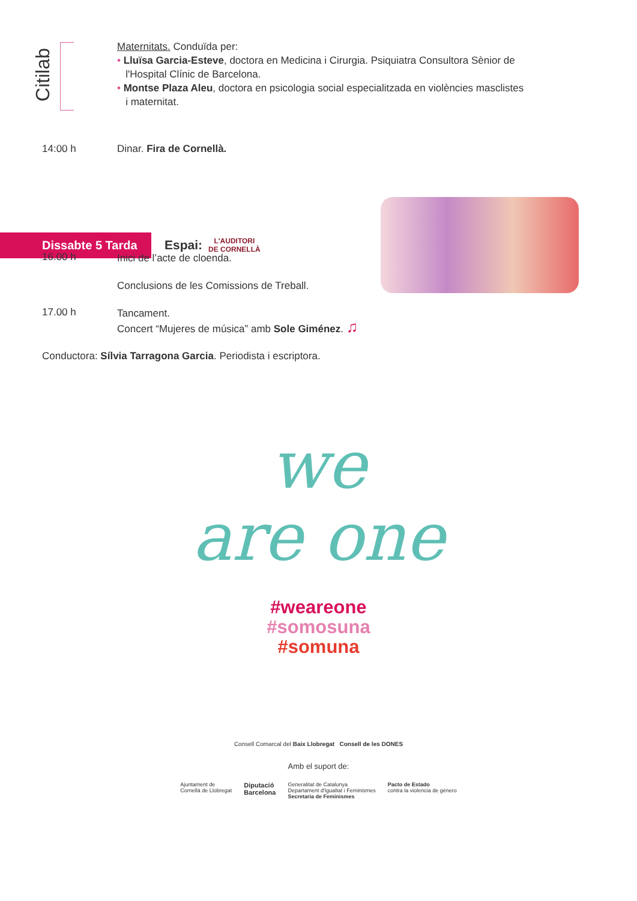Citilab
Maternitats. Conduïda per:
• Lluïsa Garcia-Esteve, doctora en Medicina i Cirurgia. Psiquiatra Consultora Sènior de
l'Hospital Clínic de Barcelona.
• Montse Plaza Aleu, doctora en psicologia social especialitzada en violències masclistes
i maternitat.
14:00 h Dinar. Fira de Cornellà.
Dissabte 5 Tarda
Espai:
L'AUDITORI
DE CORNELLÀ
16.00 h
Inici de l’acte de cloenda.
Conclusions de les Comissions de Treball.
17.00 h
Tancament.
Concert “Mujeres de música” amb Sole Giménez. ♫
Conductora: Sílvia Tarragona Garcia. Periodista i escriptora.
we
are one
#weareone
#somosuna
#somuna
Consell Comarcal del Baix Llobregat Consell de les DONES
Amb el suport de:
Ajuntament de
Cornellà de Llobregat Diputació
Barcelona Generalitat de Catalunya
Departament d'Igualtat i Feminismes
Secretaria de Feminismes Pacto de Estado
contra la violencia de género